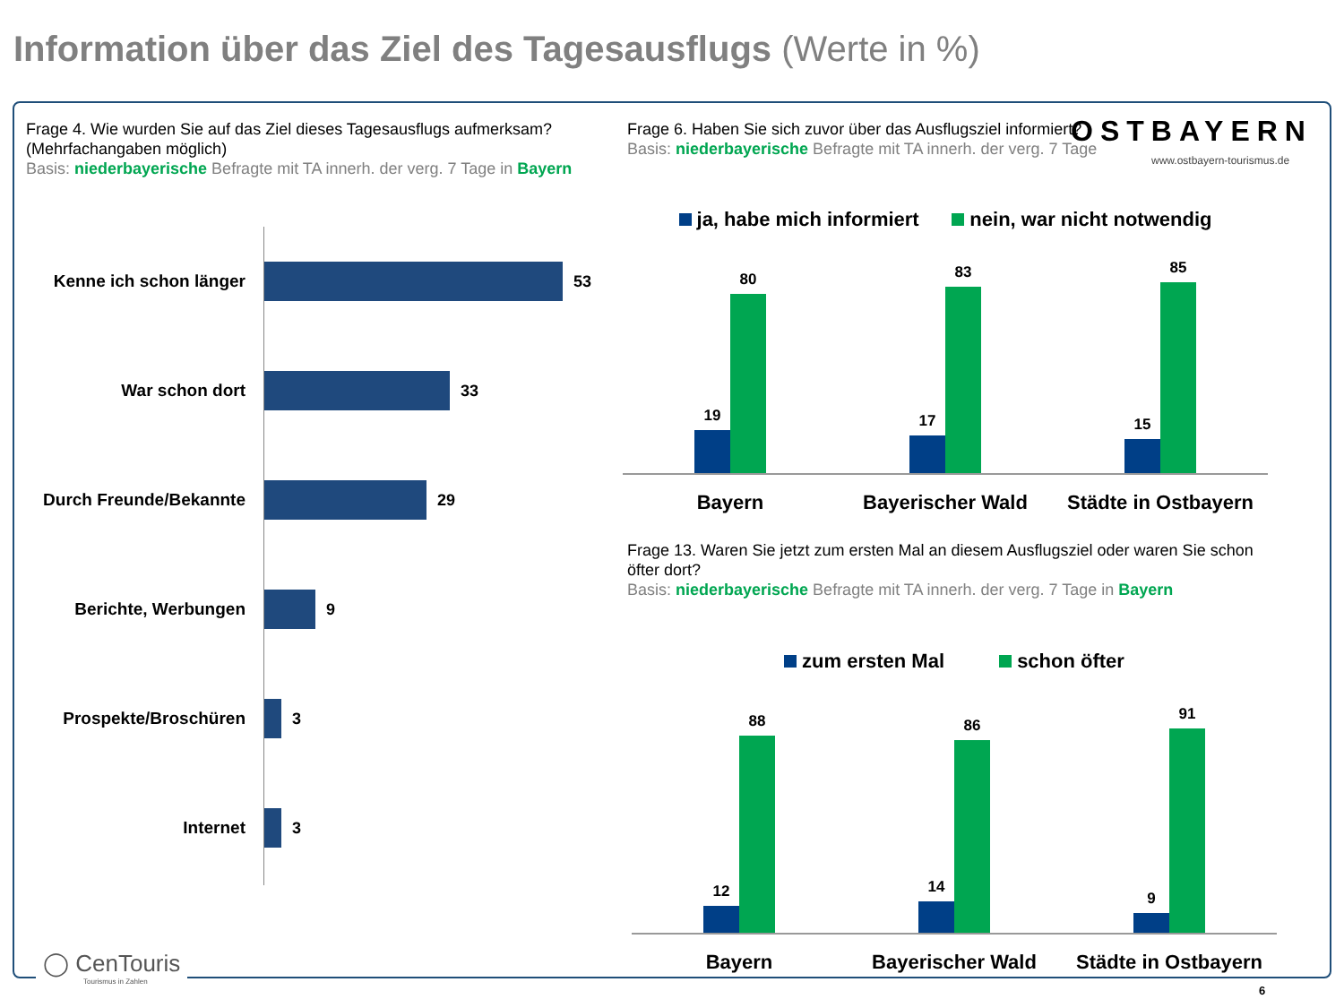Information über das Ziel des Tagesausflugs (Werte in %)
Frage 4. Wie wurden Sie auf das Ziel dieses Tagesausflugs aufmerksam? (Mehrfachangaben möglich)
Basis: niederbayerische Befragte mit TA innerh. der verg. 7 Tage in Bayern
Kenne ich schon länger
53
War schon dort 33
Durch Freunde/Bekannte
29
Berichte, Werbungen 9
Prospekte/Broschüren 3
Internet 3
Frage 6. Haben Sie sich zuvor über das Ausflugsziel informiert?
Basis: niederbayerische Befragte mit TA innerh. der verg. 7 Tage
OSTBAYERN
www.ostbayern-tourismus.de
ja, habe mich informiert nein, war nicht notwendig
19
80
17
83
15
85
Bayern Bayerischer Wald Städte in Ostbayern
Frage 13. Waren Sie jetzt zum ersten Mal an diesem Ausflugsziel oder waren Sie schon öfter dort?
Basis: niederbayerische Befragte mit TA innerh. der verg. 7 Tage in Bayern
zum ersten Mal schon öfter
12
88
14
86
9
91
Bayern Bayerischer Wald Städte in Ostbayern
◯ CenTouris
Tourismus in Zahlen
6